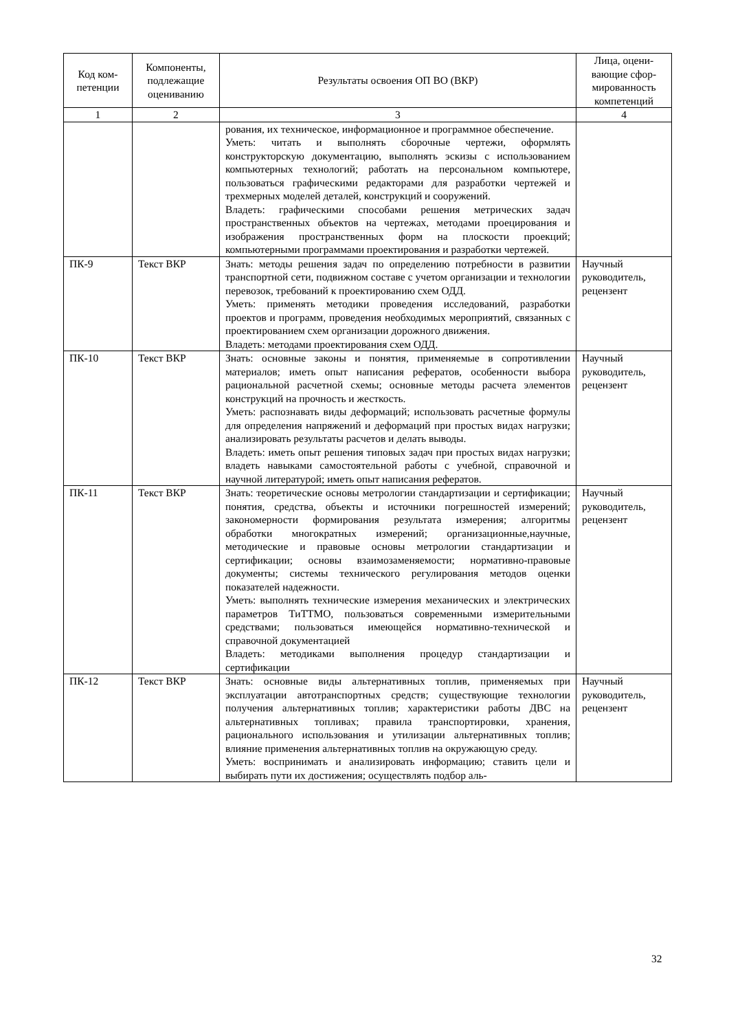| Код ком- петенции | Компоненты, подлежащие оцениванию | Результаты освоения ОП ВО (ВКР) | Лица, оцени-вающие сфор-мированность компетенций |
| --- | --- | --- | --- |
| 1 | 2 | 3 | 4 |
| | | рования, их техническое, информационное и программное обеспечение. Уметь: читать и выполнять сборочные чертежи, оформлять конструкторскую документацию, выполнять эскизы с использованием компьютерных технологий; работать на персональном компьютере, пользоваться графическими редакторами для разработки чертежей и трехмерных моделей деталей, конструкций и сооружений. Владеть: графическими способами решения метрических задач пространственных объектов на чертежах, методами проецирования и изображения пространственных форм на плоскости проекций; компьютерными программами проектирования и разработки чертежей. | |
| ПК-9 | Текст ВКР | Знать: методы решения задач по определению потребности в развитии транспортной сети, подвижном составе с учетом организации и технологии перевозок, требований к проектированию схем ОДД. Уметь: применять методики проведения исследований, разработки проектов и программ, проведения необходимых мероприятий, связанных с проектированием схем организации дорожного движения. Владеть: методами проектирования схем ОДД. | Научный руководитель, рецензент |
| ПК-10 | Текст ВКР | Знать: основные законы и понятия, применяемые в сопротивлении материалов; иметь опыт написания рефератов, особенности выбора рациональной расчетной схемы; основные методы расчета элементов конструкций на прочность и жесткость. Уметь: распознавать виды деформаций; использовать расчетные формулы для определения напряжений и деформаций при простых видах нагрузки; анализировать результаты расчетов и делать выводы. Владеть: иметь опыт решения типовых задач при простых видах нагрузки; владеть навыками самостоятельной работы с учебной, справочной и научной литературой; иметь опыт написания рефератов. | Научный руководитель, рецензент |
| ПК-11 | Текст ВКР | Знать: теоретические основы метрологии стандартизации и сертификации; понятия, средства, объекты и источники погрешностей измерений; закономерности формирования результата измерения; алгоритмы обработки многократных измерений; организационные,научные, методические и правовые основы метрологии стандартизации и сертификации; основы взаимозаменяемости; нормативно-правовые документы; системы технического регулирования методов оценки показателей надежности. Уметь: выполнять технические измерения механических и электрических параметров ТиТТМО, пользоваться современными измерительными средствами; пользоваться имеющейся нормативно-технической и справочной документацией Владеть: методиками выполнения процедур стандартизации и сертификации | Научный руководитель, рецензент |
| ПК-12 | Текст ВКР | Знать: основные виды альтернативных топлив, применяемых при эксплуатации автотранспортных средств; существующие технологии получения альтернативных топлив; характеристики работы ДВС на альтернативных топливах; правила транспортировки, хранения, рационального использования и утилизации альтернативных топлив; влияние применения альтернативных топлив на окружающую среду. Уметь: воспринимать и анализировать информацию; ставить цели и выбирать пути их достижения; осуществлять подбор аль- | Научный руководитель, рецензент |
32